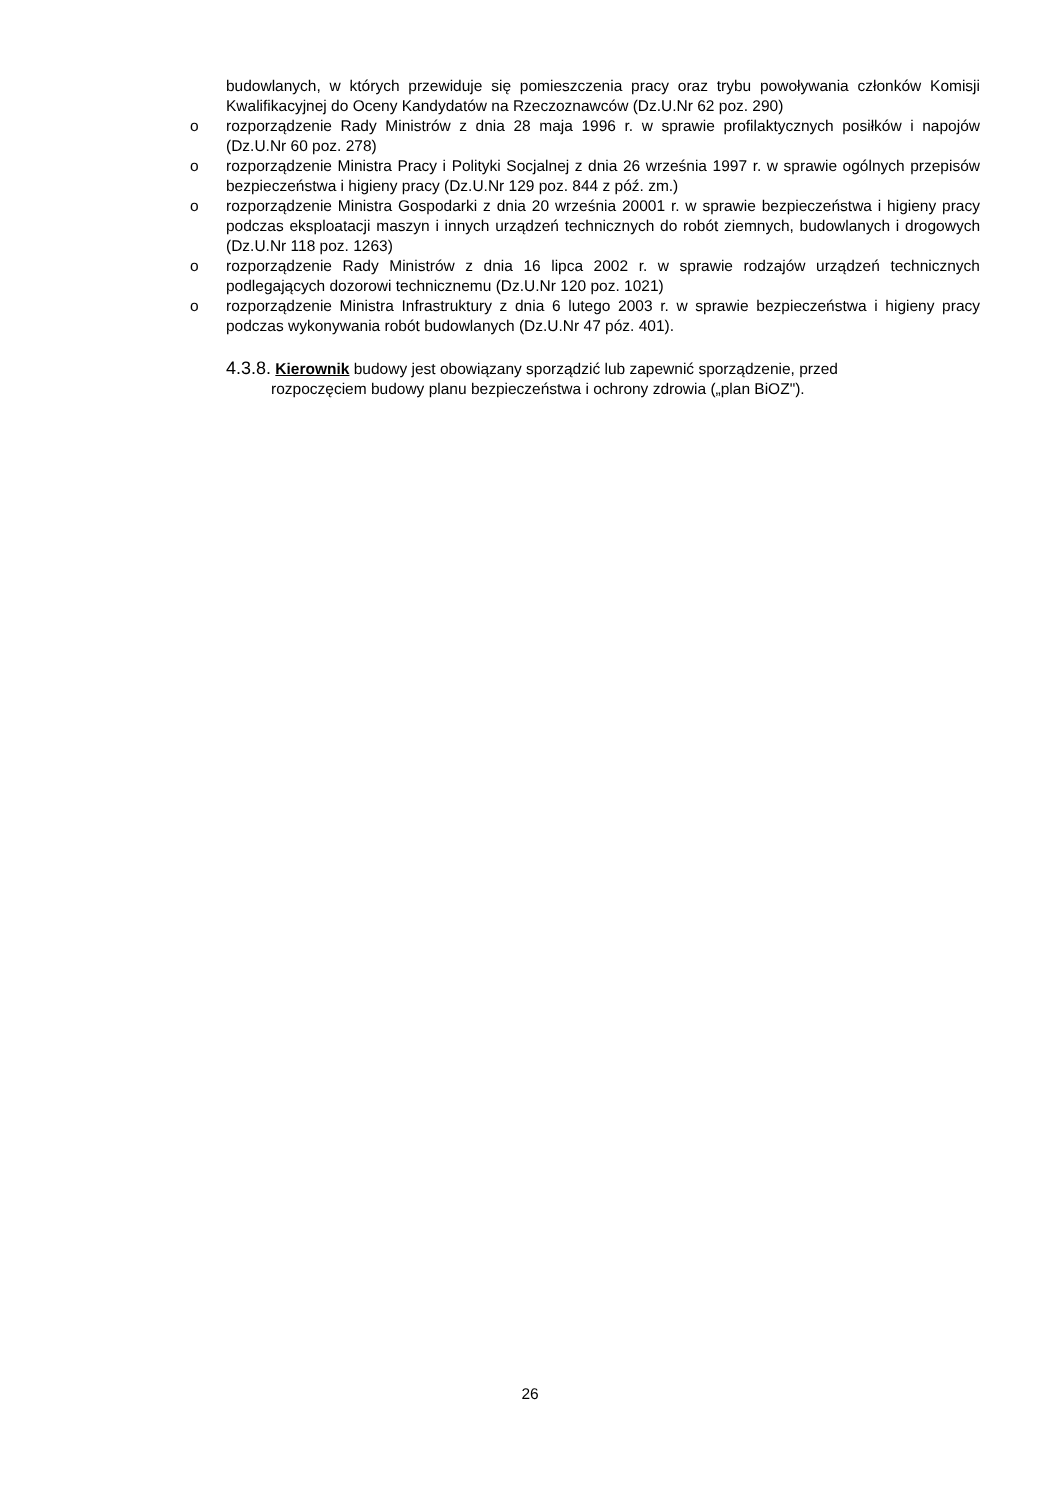budowlanych, w których przewiduje się pomieszczenia pracy oraz trybu powoływania członków Komisji Kwalifikacyjnej do Oceny Kandydatów na Rzeczoznawców (Dz.U.Nr 62 poz. 290)
o rozporządzenie Rady Ministrów z dnia 28 maja 1996 r. w sprawie profilaktycznych posiłków i napojów (Dz.U.Nr 60 poz. 278)
o rozporządzenie Ministra Pracy i Polityki Socjalnej z dnia 26 września 1997 r. w sprawie ogólnych przepisów bezpieczeństwa i higieny pracy (Dz.U.Nr 129 poz. 844 z póź. zm.)
o rozporządzenie Ministra Gospodarki z dnia 20 września 20001 r. w sprawie bezpieczeństwa i higieny pracy podczas eksploatacji maszyn i innych urządzeń technicznych do robót ziemnych, budowlanych i drogowych (Dz.U.Nr 118 poz. 1263)
o rozporządzenie Rady Ministrów z dnia 16 lipca 2002 r. w sprawie rodzajów urządzeń technicznych podlegających dozorowi technicznemu (Dz.U.Nr 120 poz. 1021)
o rozporządzenie Ministra Infrastruktury z dnia 6 lutego 2003 r. w sprawie bezpieczeństwa i higieny pracy podczas wykonywania robót budowlanych (Dz.U.Nr 47 póz. 401).
4.3.8. Kierownik budowy jest obowiązany sporządzić lub zapewnić sporządzenie, przed
rozpoczęciem budowy planu bezpieczeństwa i ochrony zdrowia („plan BiOZ").
26